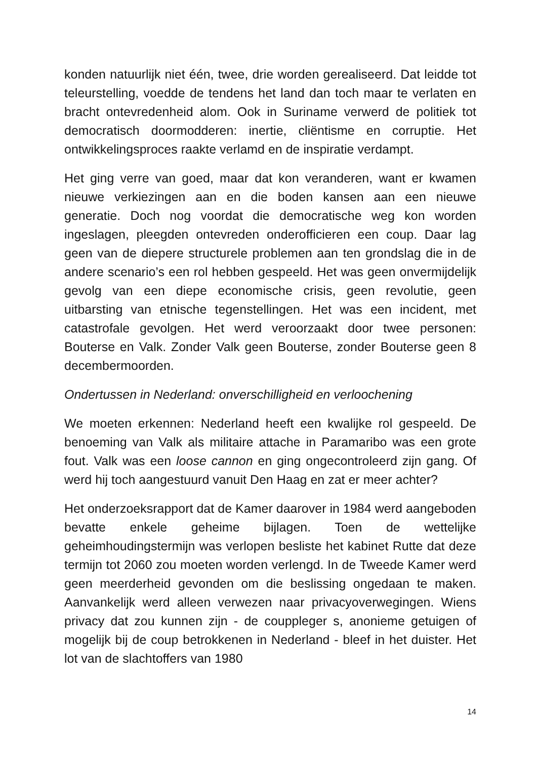konden natuurlijk niet één, twee, drie worden gerealiseerd. Dat leidde tot teleurstelling, voedde de tendens het land dan toch maar te verlaten en bracht ontevredenheid alom. Ook in Suriname verwerd de politiek tot democratisch doormodderen: inertie, cliëntisme en corruptie. Het ontwikkelingsproces raakte verlamd en de inspiratie verdampt.
Het ging verre van goed, maar dat kon veranderen, want er kwamen nieuwe verkiezingen aan en die boden kansen aan een nieuwe generatie. Doch nog voordat die democratische weg kon worden ingeslagen, pleegden ontevreden onderofficieren een coup. Daar lag geen van de diepere structurele problemen aan ten grondslag die in de andere scenario’s een rol hebben gespeeld. Het was geen onvermijdelijk gevolg van een diepe economische crisis, geen revolutie, geen uitbarsting van etnische tegenstellingen. Het was een incident, met catastrofale gevolgen. Het werd veroorzaakt door twee personen: Bouterse en Valk. Zonder Valk geen Bouterse, zonder Bouterse geen 8 decembermoorden.
Ondertussen in Nederland: onverschilligheid en verloochening
We moeten erkennen: Nederland heeft een kwalijke rol gespeeld. De benoeming van Valk als militaire attache in Paramaribo was een grote fout. Valk was een loose cannon en ging ongecontroleerd zijn gang. Of werd hij toch aangestuurd vanuit Den Haag en zat er meer achter?
Het onderzoeksrapport dat de Kamer daarover in 1984 werd aangeboden bevatte enkele geheime bijlagen. Toen de wettelijke geheimhoudingstermijn was verlopen besliste het kabinet Rutte dat deze termijn tot 2060 zou moeten worden verlengd. In de Tweede Kamer werd geen meerderheid gevonden om die beslissing ongedaan te maken. Aanvankelijk werd alleen verwezen naar privacyoverwegingen. Wiens privacy dat zou kunnen zijn - de couppleger s, anonieme getuigen of mogelijk bij de coup betrokkenen in Nederland - bleef in het duister. Het lot van de slachtoffers van 1980
14